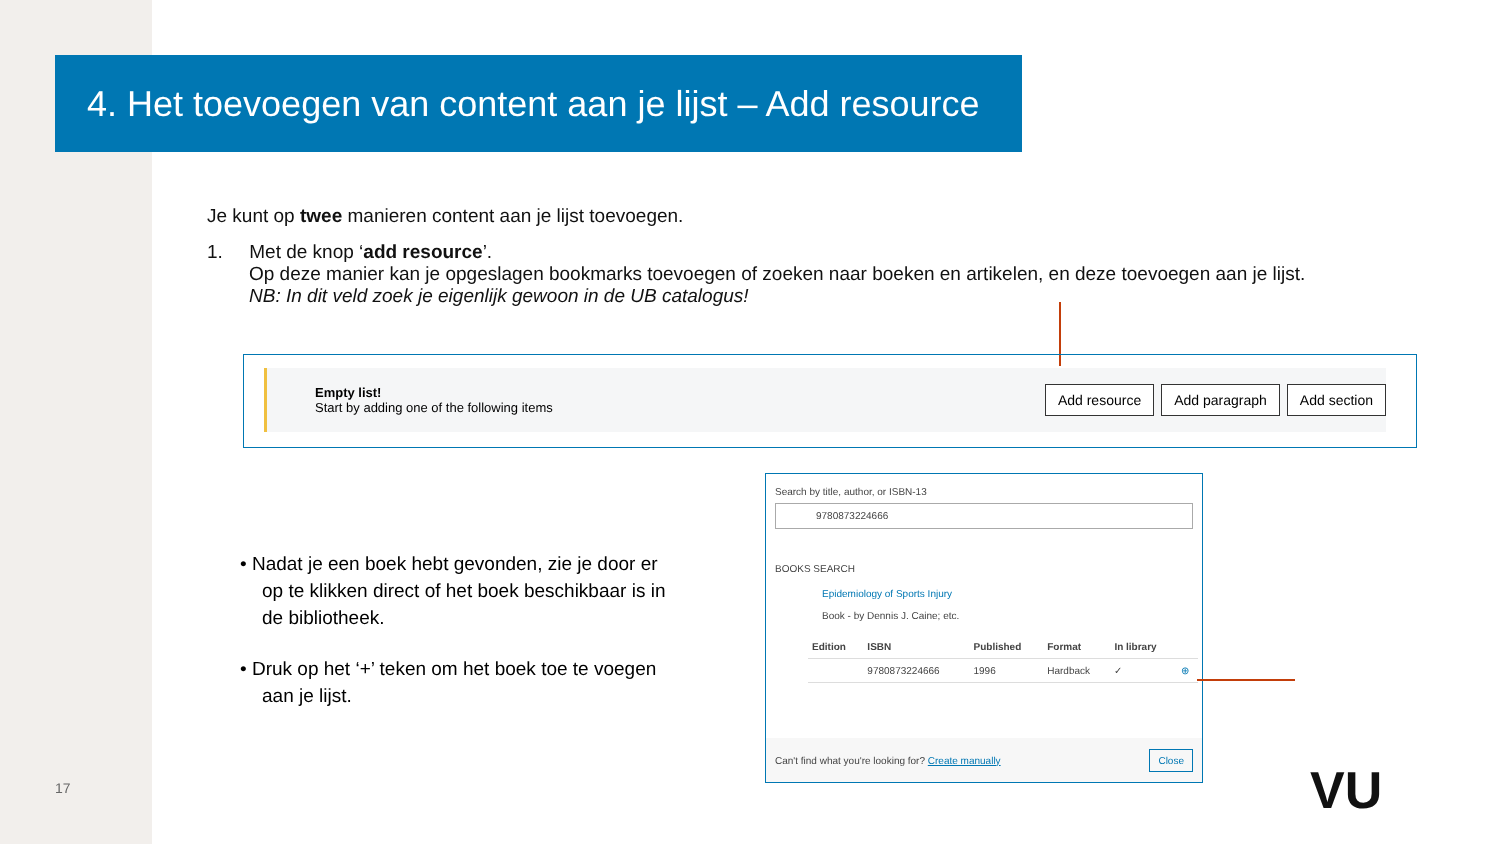4. Het toevoegen van content aan je lijst – Add resource
Je kunt op twee manieren content aan je lijst toevoegen.
1. Met de knop ‘add resource’.
Op deze manier kan je opgeslagen bookmarks toevoegen of zoeken naar boeken en artikelen, en deze toevoegen aan je lijst.
NB: In dit veld zoek je eigenlijk gewoon in de UB catalogus!
Empty list!
Start by adding one of the following items
Add resource Add paragraph Add section
• Nadat je een boek hebt gevonden, zie je door er op te klikken direct of het boek beschikbaar is in de bibliotheek.
• Druk op het ‘+’ teken om het boek toe te voegen aan je lijst.
Search by title, author, or ISBN-13
9780873224666
BOOKS SEARCH
Epidemiology of Sports Injury
Book - by Dennis J. Caine; etc.
| Edition | ISBN | Published | Format | In library | |
| --- | --- | --- | --- | --- | --- |
| | 9780873224666 | 1996 | Hardback | ✓ | ⊕ |
Can't find what you're looking for? Create manually Close
17 VU